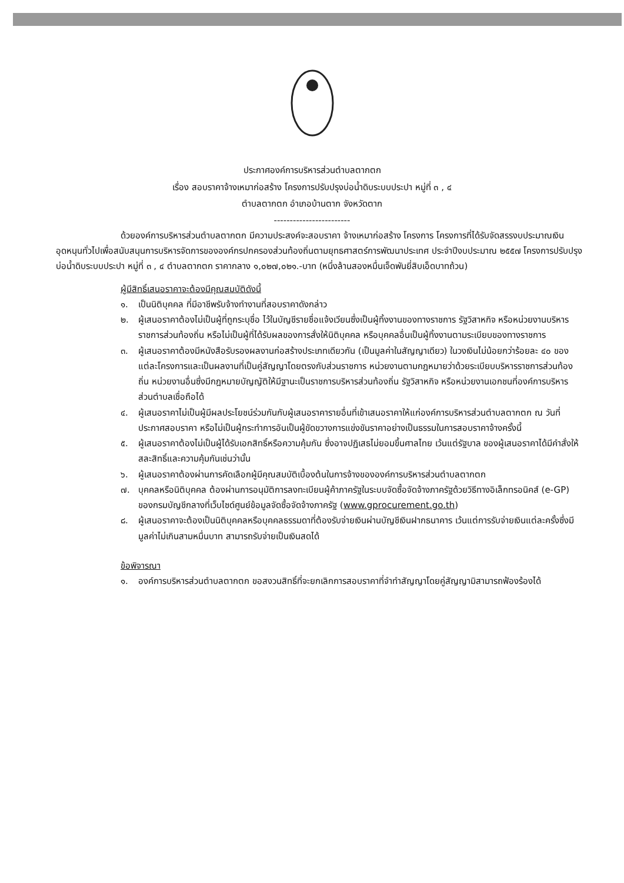ประกาศองค์การบริหารส่วนตำบลตากตก
เรื่อง สอบราคาจ้างเหมาก่อสร้าง โครงการปรับปรุงบ่อน้ำดิบระบบประปา หมู่ที่ ๓ , ๔
ตำบลตากตก อำเภอบ้านตาก จังหวัดตาก
------------------------
ด้วยองค์การบริหารส่วนตำบลตากตก มีความประสงค์จะสอบราคา จ้างเหมาก่อสร้าง โครงการ โครงการที่ได้รับจัดสรรงบประมาณเงินอุดหนุนทั่วไปเพื่อสนับสนุนการบริหารจัดการขององค์กรปกครองส่วนท้องถิ่นตามยุทธศาสตร์การพัฒนาประเทศ ประจำปีงบประมาณ ๒๕๕๗ โครงการปรับปรุงบ่อน้ำดิบระบบประปา หมู่ที่ ๓ , ๔ ตำบลตากตก ราคากลาง ๑,๐๒๗,๐๒๑.-บาท (หนึ่งล้านสองหมื่นเจ็ดพันยี่สิบเอ็ดบาทถ้วน)
ผู้มีสิทธิ์เสนอราคาจะต้องมีคุณสมบัติดังนี้
๑. เป็นนิติบุคคล ที่มีอาชีพรับจ้างทำงานที่สอบราคาดังกล่าว
๒. ผู้เสนอราคาต้องไม่เป็นผู้ที่ถูกระบุชื่อ ไว้ในบัญชีรายชื่อแจ้งเวียนซึ่งเป็นผู้ทิ้งงานของทางราชการ รัฐวิสาหกิจ หรือหน่วยงานบริหารราชการส่วนท้องถิ่น หรือไม่เป็นผู้ที่ได้รับผลของการสั่งให้นิติบุคคล หรือบุคคลอื่นเป็นผู้ทิ้งงานตามระเบียบของทางราชการ
๓. ผู้เสนอราคาต้องมีหนังสือรับรองผลงานก่อสร้างประเภทเดียวกัน (เป็นมูลค่าในสัญญาเดียว) ในวงเงินไม่น้อยกว่าร้อยละ ๔๐ ของแต่ละโครงการและเป็นผลงานที่เป็นคู่สัญญาโดยตรงกับส่วนราชการ หน่วยงานตามกฎหมายว่าด้วยระเบียบบริหารราชการส่วนท้องถิ่น หน่วยงานอื่นซึ่งมีกฎหมายบัญญัติให้มีฐานะเป็นราชการบริหารส่วนท้องถิ่น รัฐวิสาหกิจ หรือหน่วยงานเอกชนที่องค์การบริหารส่วนตำบลเชื่อถือได้
๔. ผู้เสนอราคาไม่เป็นผู้มีผลประโยชน์ร่วมกันกับผู้เสนอราคารายอื่นที่เข้าเสนอราคาให้แก่องค์การบริหารส่วนตำบลตากตก ณ วันที่ประกาศสอบราคา หรือไม่เป็นผู้กระทำการอันเป็นผู้ขัดขวางการแข่งขันราคาอย่างเป็นธรรมในการสอบราคาจ้างครั้งนี้
๕. ผู้เสนอราคาต้องไม่เป็นผู้ได้รับเอกสิทธิ์หรือความคุ้มกัน ซึ่งอาจปฏิเสธไม่ยอมขึ้นศาลไทย เว้นแต่รัฐบาล ของผู้เสนอราคาได้มีคำสั่งให้สละสิทธิ์และความคุ้มกันเช่นว่านั้น
๖. ผู้เสนอราคาต้องผ่านการคัดเลือกผู้มีคุณสมบัติเบื้องต้นในการจ้างขององค์การบริหารส่วนตำบลตากตก
๗. บุคคลหรือนิติบุคคล ต้องผ่านการอนุมัติการลงทะเบียนผู้ค้าภาครัฐในระบบจัดซื้อจัดจ้างภาครัฐด้วยวิธีทางอิเล็กทรอนิคส์ (e-GP) ของกรมบัญชีกลางที่เว็บไซด์ศูนย์ข้อมูลจัดซื้อจัดจ้างภาครัฐ (www.gprocurement.go.th)
๘. ผู้เสนอราคาจะต้องเป็นนิติบุคคลหรือบุคคลธรรมดาที่ต้องรับจ่ายเงินผ่านบัญชีเงินฝากธนาคาร เว้นแต่การรับจ่ายเงินแต่ละครั้งซึ่งมีมูลค่าไม่เกินสามหมื่นบาท สามารถรับจ่ายเป็นเงินสดได้
ข้อพิจารณา
๑. องค์การบริหารส่วนตำบลตากตก ขอสงวนสิทธิ์ที่จะยกเลิกการสอบราคาที่จำทำสัญญาโดยคู่สัญญามิสามารถฟ้องร้องได้